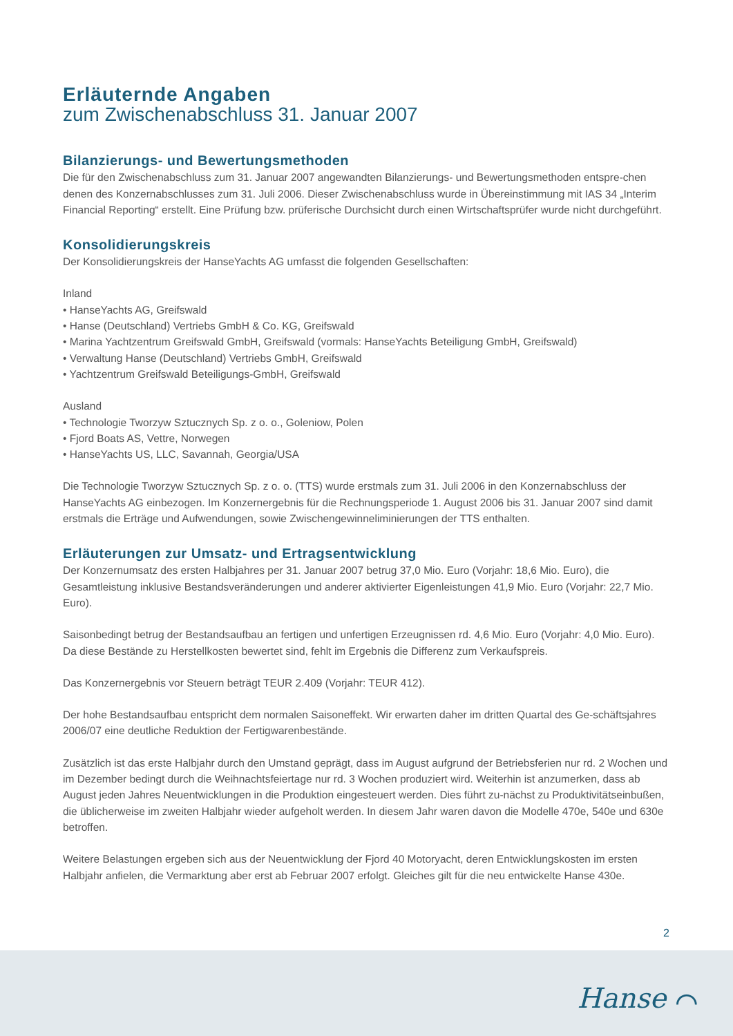Erläuternde Angaben
zum Zwischenabschluss 31. Januar 2007
Bilanzierungs- und Bewertungsmethoden
Die für den Zwischenabschluss zum 31. Januar 2007 angewandten Bilanzierungs- und Bewertungsmethoden entspre-chen denen des Konzernabschlusses zum 31. Juli 2006. Dieser Zwischenabschluss wurde in Übereinstimmung mit IAS 34 „Interim Financial Reporting“ erstellt. Eine Prüfung bzw. prüferische Durchsicht durch einen Wirtschaftsprüfer wurde nicht durchgeführt.
Konsolidierungskreis
Der Konsolidierungskreis der HanseYachts AG umfasst die folgenden Gesellschaften:
Inland
• HanseYachts AG, Greifswald
• Hanse (Deutschland) Vertriebs GmbH & Co. KG, Greifswald
• Marina Yachtzentrum Greifswald GmbH, Greifswald (vormals: HanseYachts Beteiligung GmbH, Greifswald)
• Verwaltung Hanse (Deutschland) Vertriebs GmbH, Greifswald
• Yachtzentrum Greifswald Beteiligungs-GmbH, Greifswald
Ausland
• Technologie Tworzyw Sztucznych Sp. z o. o., Goleniow, Polen
• Fjord Boats AS, Vettre, Norwegen
• HanseYachts US, LLC, Savannah, Georgia/USA
Die Technologie Tworzyw Sztucznych Sp. z o. o. (TTS) wurde erstmals zum 31. Juli 2006 in den Konzernabschluss der HanseYachts AG einbezogen. Im Konzernergebnis für die Rechnungsperiode 1. August 2006 bis 31. Januar 2007 sind damit erstmals die Erträge und Aufwendungen, sowie Zwischengewinneliminierungen der TTS enthalten.
Erläuterungen zur Umsatz- und Ertragsentwicklung
Der Konzernumsatz des ersten Halbjahres per 31. Januar 2007 betrug 37,0 Mio. Euro (Vorjahr: 18,6 Mio. Euro), die Gesamtleistung inklusive Bestandsveränderungen und anderer aktivierter Eigenleistungen 41,9 Mio. Euro (Vorjahr: 22,7 Mio. Euro).
Saisonbedingt betrug der Bestandsaufbau an fertigen und unfertigen Erzeugnissen rd. 4,6 Mio. Euro (Vorjahr: 4,0 Mio. Euro). Da diese Bestände zu Herstellkosten bewertet sind, fehlt im Ergebnis die Differenz zum Verkaufspreis.
Das Konzernergebnis vor Steuern beträgt TEUR 2.409 (Vorjahr: TEUR 412).
Der hohe Bestandsaufbau entspricht dem normalen Saisoneffekt. Wir erwarten daher im dritten Quartal des Ge-schäftsjahres 2006/07 eine deutliche Reduktion der Fertigwarenbestände.
Zusätzlich ist das erste Halbjahr durch den Umstand geprägt, dass im August aufgrund der Betriebsferien nur rd. 2 Wochen und im Dezember bedingt durch die Weihnachtsfeiertage nur rd. 3 Wochen produziert wird. Weiterhin ist anzumerken, dass ab August jeden Jahres Neuentwicklungen in die Produktion eingesteuert werden. Dies führt zu-nächst zu Produktivitätseinbußen, die üblicherweise im zweiten Halbjahr wieder aufgeholt werden. In diesem Jahr waren davon die Modelle 470e, 540e und 630e betroffen.
Weitere Belastungen ergeben sich aus der Neuentwicklung der Fjord 40 Motoryacht, deren Entwicklungskosten im ersten Halbjahr anfielen, die Vermarktung aber erst ab Februar 2007 erfolgt. Gleiches gilt für die neu entwickelte Hanse 430e.
2
Hanse ⌒